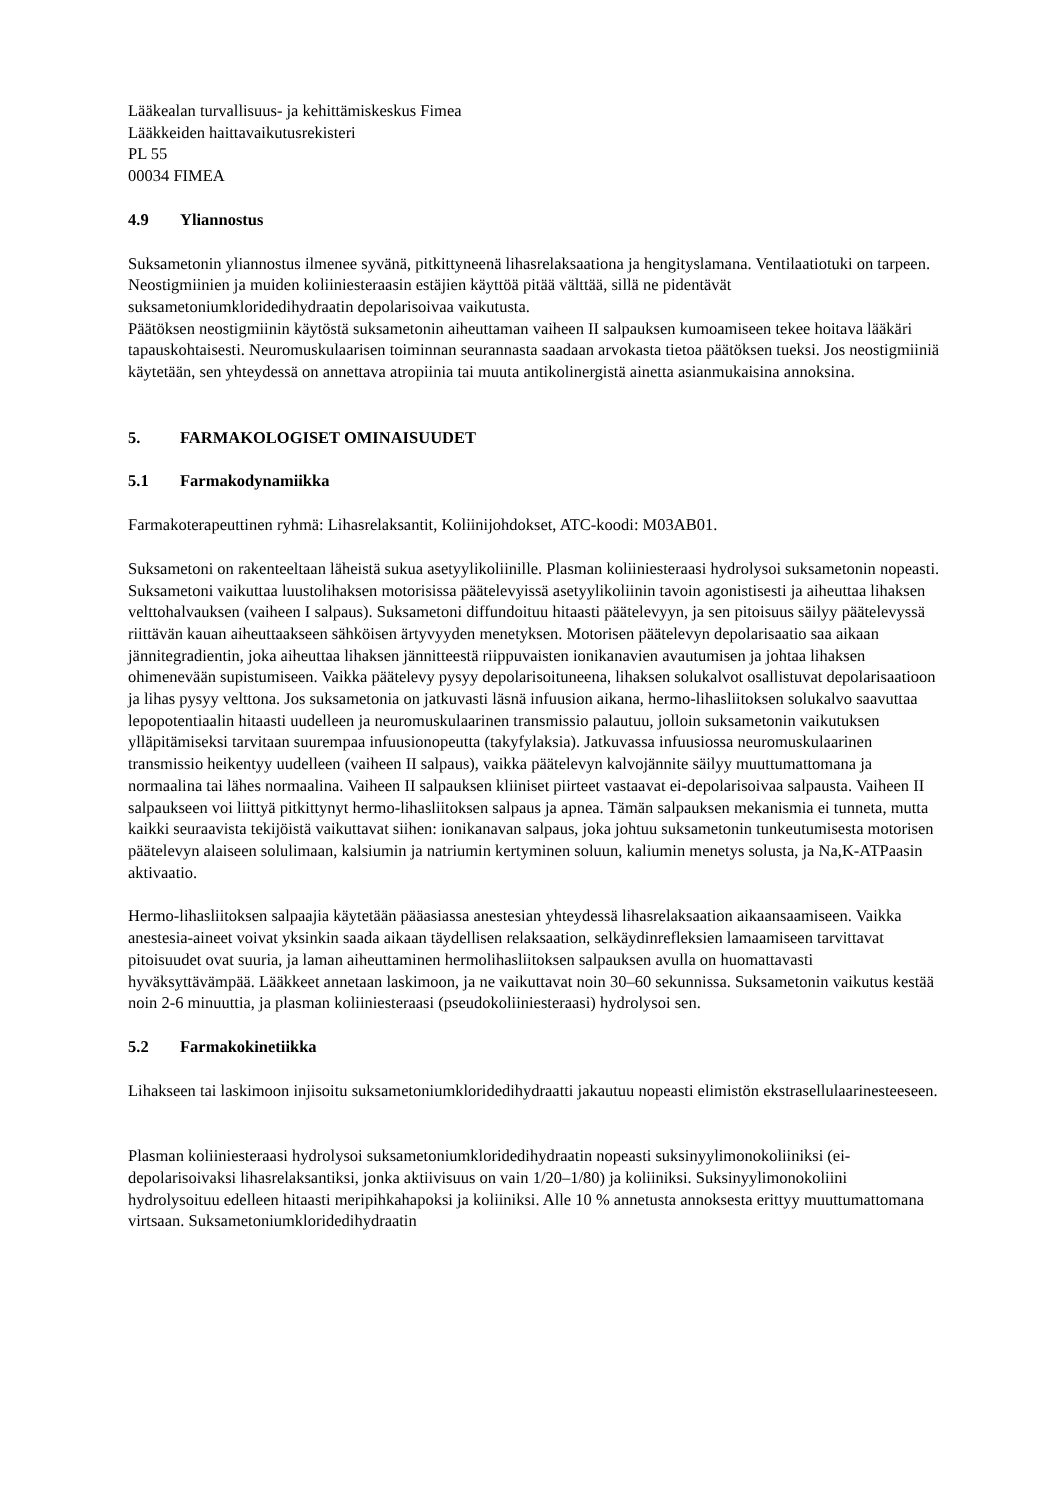Lääkealan turvallisuus- ja kehittämiskeskus Fimea
Lääkkeiden haittavaikutusrekisteri
PL 55
00034 FIMEA
4.9 Yliannostus
Suksametonin yliannostus ilmenee syvänä, pitkittyneenä lihasrelaksaationa ja hengityslamana. Ventilaatiotuki on tarpeen.
Neostigmiinien ja muiden koliiniesteraasin estäjien käyttöä pitää välttää, sillä ne pidentävät suksametoniumkloridedihydraatin depolarisoivaa vaikutusta.
Päätöksen neostigmiinin käytöstä suksametonin aiheuttaman vaiheen II salpauksen kumoamiseen tekee hoitava lääkäri tapauskohtaisesti. Neuromuskulaarisen toiminnan seurannasta saadaan arvokasta tietoa päätöksen tueksi. Jos neostigmiiniä käytetään, sen yhteydessä on annettava atropiinia tai muuta antikolinergistä ainetta asianmukaisina annoksina.
5. FARMAKOLOGISET OMINAISUUDET
5.1 Farmakodynamiikka
Farmakoterapeuttinen ryhmä: Lihasrelaksantit, Koliinijohdokset, ATC-koodi: M03AB01.
Suksametoni on rakenteeltaan läheistä sukua asetyylikoliinille. Plasman koliiniesteraasi hydrolysoi suksametonin nopeasti. Suksametoni vaikuttaa luustolihaksen motorisissa päätelevyissä asetyylikoliinin tavoin agonistisesti ja aiheuttaa lihaksen velttohalvauksen (vaiheen I salpaus). Suksametoni diffundoituu hitaasti päätelevyyn, ja sen pitoisuus säilyy päätelevyssä riittävän kauan aiheuttaakseen sähköisen ärtyvyyden menetyksen. Motorisen päätelevyn depolarisaatio saa aikaan jännitegradientin, joka aiheuttaa lihaksen jännitteestä riippuvaisten ionikanavien avautumisen ja johtaa lihaksen ohimenevään supistumiseen. Vaikka päätelevy pysyy depolarisoituneena, lihaksen solukalvot osallistuvat depolarisaatioon ja lihas pysyy velttona. Jos suksametonia on jatkuvasti läsnä infuusion aikana, hermo-lihasliitoksen solukalvo saavuttaa lepopotentiaalin hitaasti uudelleen ja neuromuskulaarinen transmissio palautuu, jolloin suksametonin vaikutuksen ylläpitämiseksi tarvitaan suurempaa infuusionopeutta (takyfylaksia). Jatkuvassa infuusiossa neuromuskulaarinen transmissio heikentyy uudelleen (vaiheen II salpaus), vaikka päätelevyn kalvojännite säilyy muuttumattomana ja normaalina tai lähes normaalina. Vaiheen II salpauksen kliiniset piirteet vastaavat ei-depolarisoivaa salpausta. Vaiheen II salpaukseen voi liittyä pitkittynyt hermo-lihasliitoksen salpaus ja apnea. Tämän salpauksen mekanismia ei tunneta, mutta kaikki seuraavista tekijöistä vaikuttavat siihen: ionikanavan salpaus, joka johtuu suksametonin tunkeutumisesta motorisen päätelevyn alaiseen solulimaan, kalsiumin ja natriumin kertyminen soluun, kaliumin menetys solusta, ja Na,K-ATPaasin aktivaatio.
Hermo-lihasliitoksen salpaajia käytetään pääasiassa anestesian yhteydessä lihasrelaksaation aikaansaamiseen. Vaikka anestesia-aineet voivat yksinkin saada aikaan täydellisen relaksaation, selkäydinrefleksien lamaamiseen tarvittavat pitoisuudet ovat suuria, ja laman aiheuttaminen hermolihasliitoksen salpauksen avulla on huomattavasti hyväksyttävämpää. Lääkkeet annetaan laskimoon, ja ne vaikuttavat noin 30–60 sekunnissa. Suksametonin vaikutus kestää noin 2-6 minuuttia, ja plasman koliiniesteraasi (pseudokoliiniesteraasi) hydrolysoi sen.
5.2 Farmakokinetiikka
Lihakseen tai laskimoon injisoitu suksametoniumkloridedihydraatti jakautuu nopeasti elimistön ekstrasellulaarinesteeseen.
Plasman koliiniesteraasi hydrolysoi suksametoniumkloridedihydraatin nopeasti suksinyylimonokoliiniksi (ei-depolarisoivaksi lihasrelaksantiksi, jonka aktiivisuus on vain 1/20–1/80) ja koliiniksi. Suksinyylimonokoliini hydrolysoituu edelleen hitaasti meripihkahapoksi ja koliiniksi. Alle 10 % annetusta annoksesta erittyy muuttumattomana virtsaan. Suksametoniumkloridedihydraatin